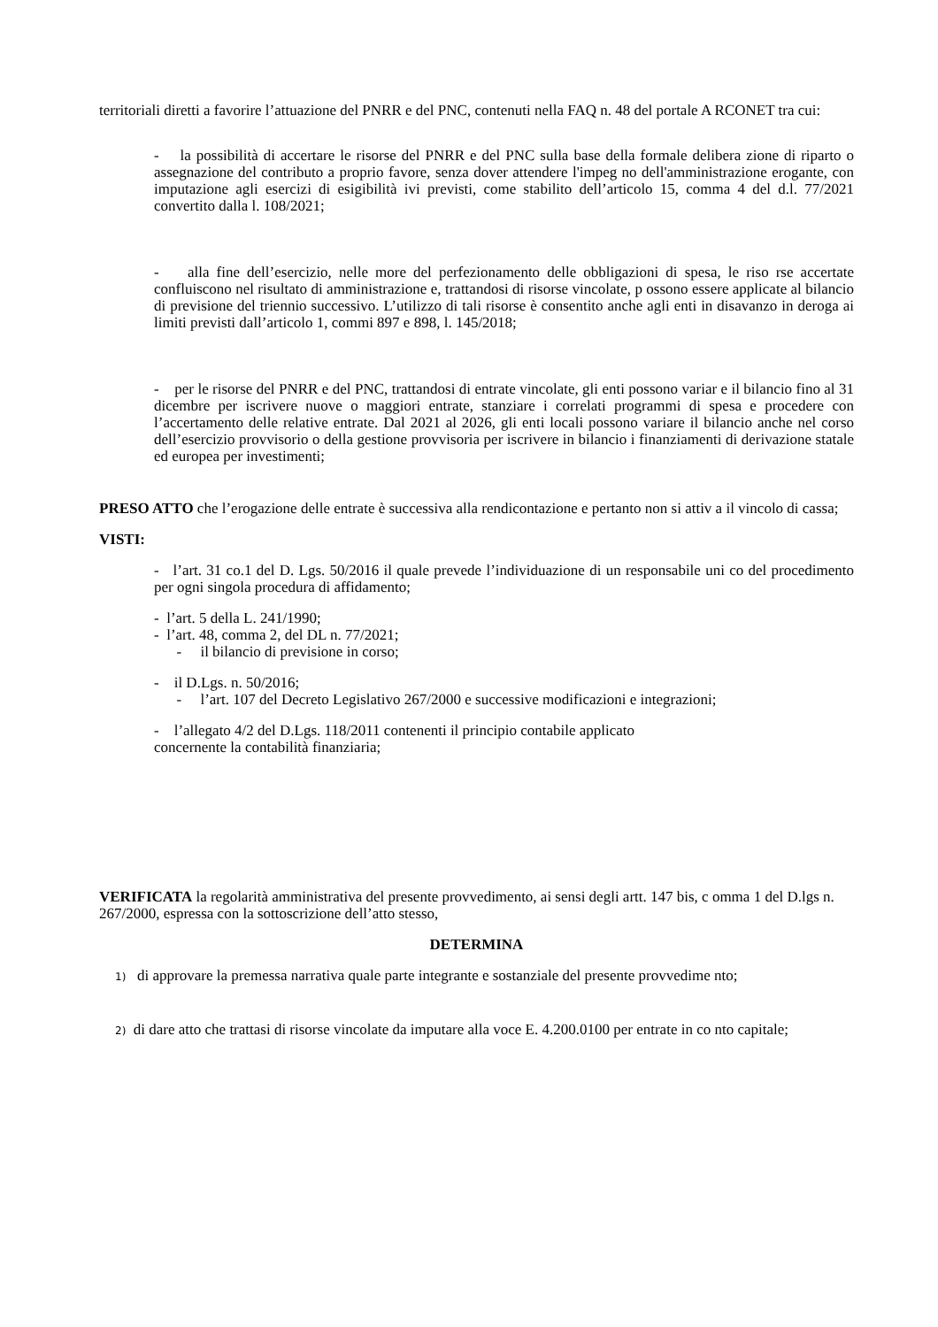territoriali diretti a favorire l’attuazione del PNRR e del PNC, contenuti nella FAQ n. 48 del portale A RCONET tra cui:
- la possibilità di accertare le risorse del PNRR e del PNC sulla base della formale delibera zione di riparto o assegnazione del contributo a proprio favore, senza dover attendere l'impeg no dell'amministrazione erogante, con imputazione agli esercizi di esigibilità ivi previsti, come stabilito dell’articolo 15, comma 4 del d.l. 77/2021 convertito dalla l. 108/2021;
- alla fine dell’esercizio, nelle more del perfezionamento delle obbligazioni di spesa, le riso rse accertate confluiscono nel risultato di amministrazione e, trattandosi di risorse vincolate, p ossono essere applicate al bilancio di previsione del triennio successivo. L’utilizzo di tali risorse è consentito anche agli enti in disavanzo in deroga ai limiti previsti dall’articolo 1, commi 897 e 898, l. 145/2018;
- per le risorse del PNRR e del PNC, trattandosi di entrate vincolate, gli enti possono variar e il bilancio fino al 31 dicembre per iscrivere nuove o maggiori entrate, stanziare i correlati programmi di spesa e procedere con l’accertamento delle relative entrate. Dal 2021 al 2026, gli enti locali possono variare il bilancio anche nel corso dell’esercizio provvisorio o della gestione provvisoria per iscrivere in bilancio i finanziamenti di derivazione statale ed europea per investimenti;
PRESO ATTO che l’erogazione delle entrate è successiva alla rendicontazione e pertanto non si attiv a il vincolo di cassa;
VISTI:
- l’art. 31 co.1 del D. Lgs. 50/2016 il quale prevede l’individuazione di un responsabile uni co del procedimento per ogni singola procedura di affidamento;
- l’art. 5 della L. 241/1990;
- l’art. 48, comma 2, del DL n. 77/2021;
- il bilancio di previsione in corso;
- il D.Lgs. n. 50/2016;
- l’art. 107 del Decreto Legislativo 267/2000 e successive modificazioni e integrazioni;
- l’allegato 4/2 del D.Lgs. 118/2011 contenenti il principio contabile applicato
concernente la contabilità finanziaria;
VERIFICATA la regolarità amministrativa del presente provvedimento, ai sensi degli artt. 147 bis, c omma 1 del D.lgs n. 267/2000, espressa con la sottoscrizione dell’atto stesso,
DETERMINA
1) di approvare la premessa narrativa quale parte integrante e sostanziale del presente provvedime nto;
2) di dare atto che trattasi di risorse vincolate da imputare alla voce E. 4.200.0100 per entrate in co nto capitale;